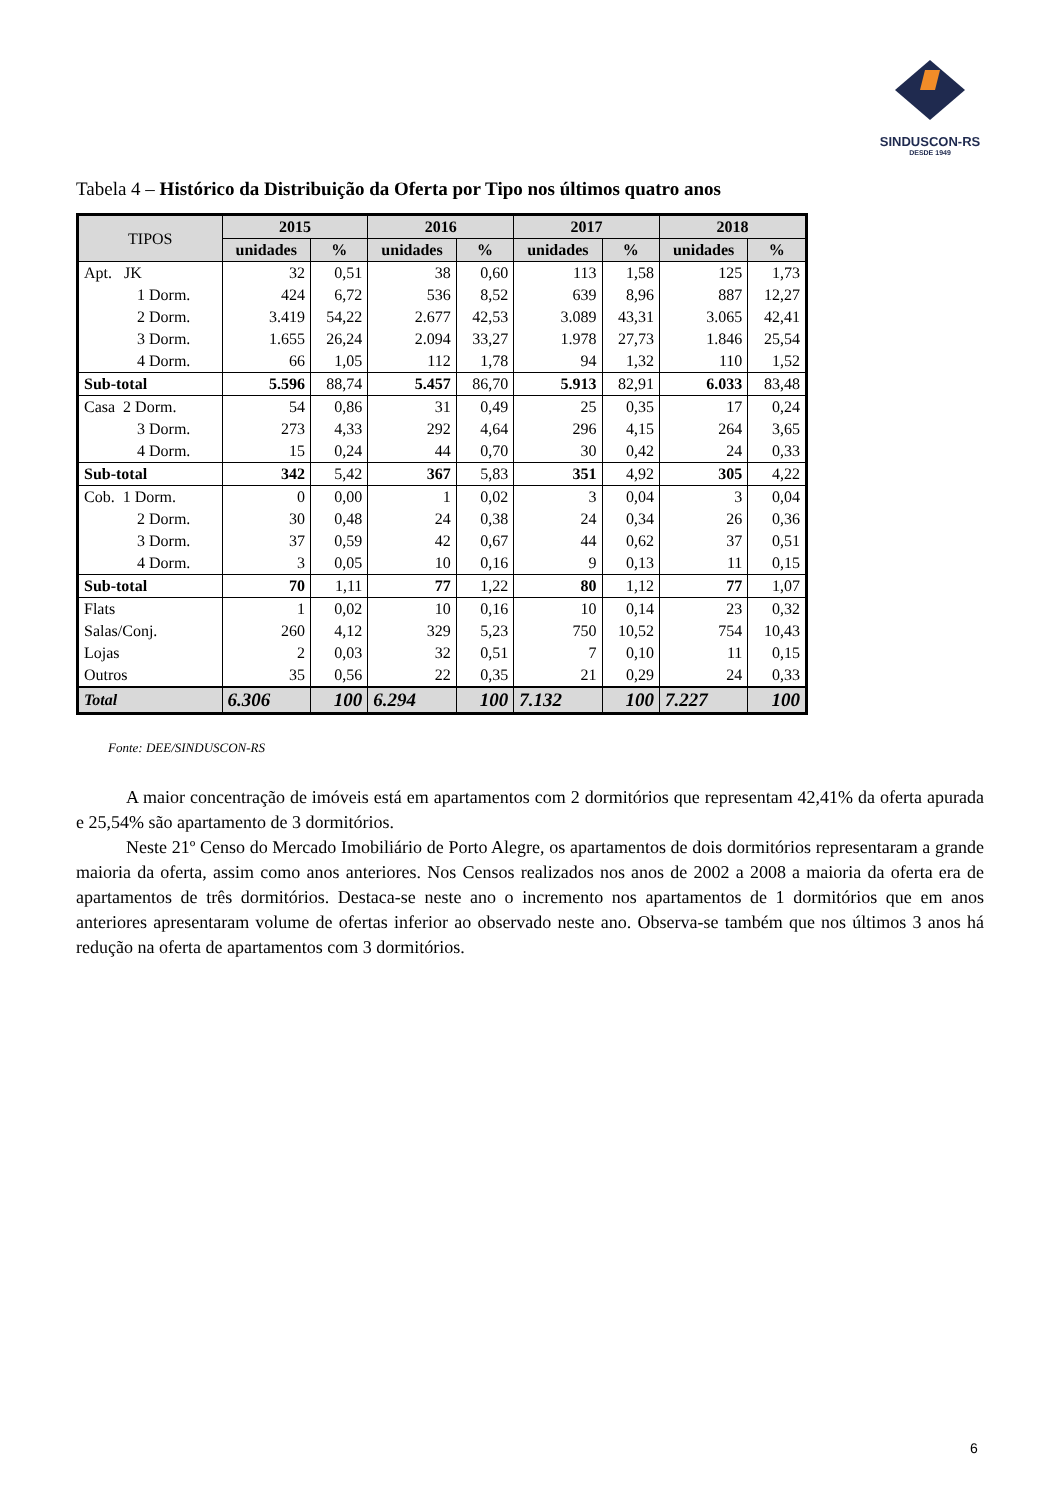SINDUSCON-RS
DESDE 1949
Tabela 4 – Histórico da Distribuição da Oferta por Tipo nos últimos quatro anos
| TIPOS | 2015 | | 2016 | | 2017 | | 2018 | |
| --- | --- | --- | --- | --- | --- | --- | --- | --- |
| | unidades | % | unidades | % | unidades | % | unidades | % |
| Apt. JK | 32 | 0,51 | 38 | 0,60 | 113 | 1,58 | 125 | 1,73 |
| 1 Dorm. | 424 | 6,72 | 536 | 8,52 | 639 | 8,96 | 887 | 12,27 |
| 2 Dorm. | 3.419 | 54,22 | 2.677 | 42,53 | 3.089 | 43,31 | 3.065 | 42,41 |
| 3 Dorm. | 1.655 | 26,24 | 2.094 | 33,27 | 1.978 | 27,73 | 1.846 | 25,54 |
| 4 Dorm. | 66 | 1,05 | 112 | 1,78 | 94 | 1,32 | 110 | 1,52 |
| Sub-total | 5.596 | 88,74 | 5.457 | 86,70 | 5.913 | 82,91 | 6.033 | 83,48 |
| Casa 2 Dorm. | 54 | 0,86 | 31 | 0,49 | 25 | 0,35 | 17 | 0,24 |
| 3 Dorm. | 273 | 4,33 | 292 | 4,64 | 296 | 4,15 | 264 | 3,65 |
| 4 Dorm. | 15 | 0,24 | 44 | 0,70 | 30 | 0,42 | 24 | 0,33 |
| Sub-total | 342 | 5,42 | 367 | 5,83 | 351 | 4,92 | 305 | 4,22 |
| Cob. 1 Dorm. | 0 | 0,00 | 1 | 0,02 | 3 | 0,04 | 3 | 0,04 |
| 2 Dorm. | 30 | 0,48 | 24 | 0,38 | 24 | 0,34 | 26 | 0,36 |
| 3 Dorm. | 37 | 0,59 | 42 | 0,67 | 44 | 0,62 | 37 | 0,51 |
| 4 Dorm. | 3 | 0,05 | 10 | 0,16 | 9 | 0,13 | 11 | 0,15 |
| Sub-total | 70 | 1,11 | 77 | 1,22 | 80 | 1,12 | 77 | 1,07 |
| Flats | 1 | 0,02 | 10 | 0,16 | 10 | 0,14 | 23 | 0,32 |
| Salas/Conj. | 260 | 4,12 | 329 | 5,23 | 750 | 10,52 | 754 | 10,43 |
| Lojas | 2 | 0,03 | 32 | 0,51 | 7 | 0,10 | 11 | 0,15 |
| Outros | 35 | 0,56 | 22 | 0,35 | 21 | 0,29 | 24 | 0,33 |
| Total | 6.306 | 100 | 6.294 | 100 | 7.132 | 100 | 7.227 | 100 |
Fonte: DEE/SINDUSCON-RS
A maior concentração de imóveis está em apartamentos com 2 dormitórios que representam 42,41% da oferta apurada e 25,54% são apartamento de 3 dormitórios.
Neste 21º Censo do Mercado Imobiliário de Porto Alegre, os apartamentos de dois dormitórios representaram a grande maioria da oferta, assim como anos anteriores. Nos Censos realizados nos anos de 2002 a 2008 a maioria da oferta era de apartamentos de três dormitórios. Destaca-se neste ano o incremento nos apartamentos de 1 dormitórios que em anos anteriores apresentaram volume de ofertas inferior ao observado neste ano. Observa-se também que nos últimos 3 anos há redução na oferta de apartamentos com 3 dormitórios.
6